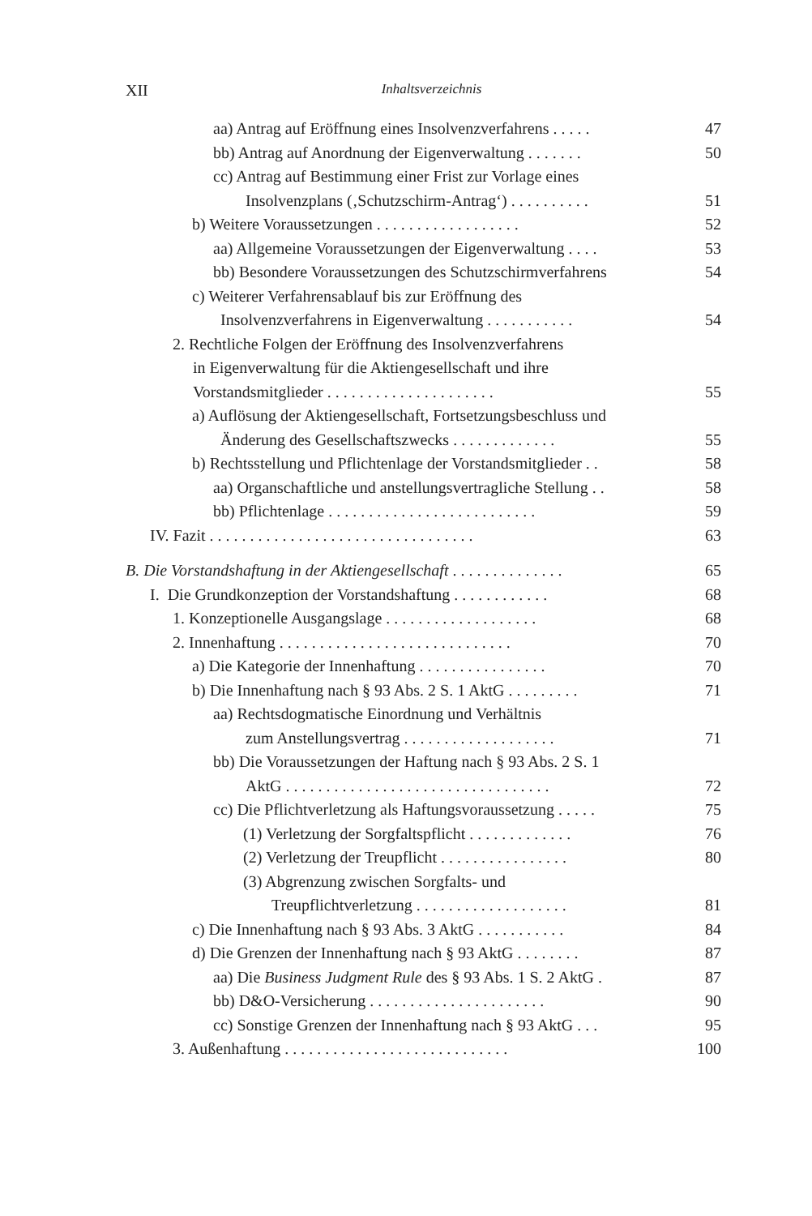XII
Inhaltsverzeichnis
aa) Antrag auf Eröffnung eines Insolvenzverfahrens . . . . .
47
bb) Antrag auf Anordnung der Eigenverwaltung . . . . . . .
50
cc) Antrag auf Bestimmung einer Frist zur Vorlage eines
Insolvenzplans (‚Schutzschirm-Antrag‘) . . . . . . . . . .
51
b) Weitere Voraussetzungen . . . . . . . . . . . . . . . . . .
52
aa) Allgemeine Voraussetzungen der Eigenverwaltung . . . .
53
bb) Besondere Voraussetzungen des Schutzschirmverfahrens
54
c) Weiterer Verfahrensablauf bis zur Eröffnung des
Insolvenzverfahrens in Eigenverwaltung . . . . . . . . . . .
54
2. Rechtliche Folgen der Eröffnung des Insolvenzverfahrens
in Eigenverwaltung für die Aktiengesellschaft und ihre
Vorstandsmitglieder . . . . . . . . . . . . . . . . . . . . .
55
a) Auflösung der Aktiengesellschaft, Fortsetzungsbeschluss und
Änderung des Gesellschaftszwecks . . . . . . . . . . . . .
55
b) Rechtsstellung und Pflichtenlage der Vorstandsmitglieder . .
58
aa) Organschaftliche und anstellungsvertragliche Stellung . .
58
bb) Pflichtenlage . . . . . . . . . . . . . . . . . . . . . . . . . .
59
IV. Fazit . . . . . . . . . . . . . . . . . . . . . . . . . . . . . . . . .
63
B. Die Vorstandshaftung in der Aktiengesellschaft . . . . . . . . . . . . . .
65
I. Die Grundkonzeption der Vorstandshaftung . . . . . . . . . . . .
68
1. Konzeptionelle Ausgangslage . . . . . . . . . . . . . . . . . . .
68
2. Innenhaftung . . . . . . . . . . . . . . . . . . . . . . . . . . . . .
70
a) Die Kategorie der Innenhaftung . . . . . . . . . . . . . . . .
70
b) Die Innenhaftung nach § 93 Abs. 2 S. 1 AktG . . . . . . . . .
71
aa) Rechtsdogmatische Einordnung und Verhältnis
zum Anstellungsvertrag . . . . . . . . . . . . . . . . . . .
71
bb) Die Voraussetzungen der Haftung nach § 93 Abs. 2 S. 1
AktG . . . . . . . . . . . . . . . . . . . . . . . . . . . . . . . . .
72
cc) Die Pflichtverletzung als Haftungsvoraussetzung . . . . .
75
(1) Verletzung der Sorgfaltspflicht . . . . . . . . . . . . .
76
(2) Verletzung der Treupflicht . . . . . . . . . . . . . . . .
80
(3) Abgrenzung zwischen Sorgfalts- und
Treupflichtverletzung . . . . . . . . . . . . . . . . . . .
81
c) Die Innenhaftung nach § 93 Abs. 3 AktG . . . . . . . . . . .
84
d) Die Grenzen der Innenhaftung nach § 93 AktG . . . . . . . .
87
aa) Die Business Judgment Rule des § 93 Abs. 1 S. 2 AktG .
87
bb) D&O-Versicherung . . . . . . . . . . . . . . . . . . . . . .
90
cc) Sonstige Grenzen der Innenhaftung nach § 93 AktG . . .
95
3. Außenhaftung . . . . . . . . . . . . . . . . . . . . . . . . . . . .
100